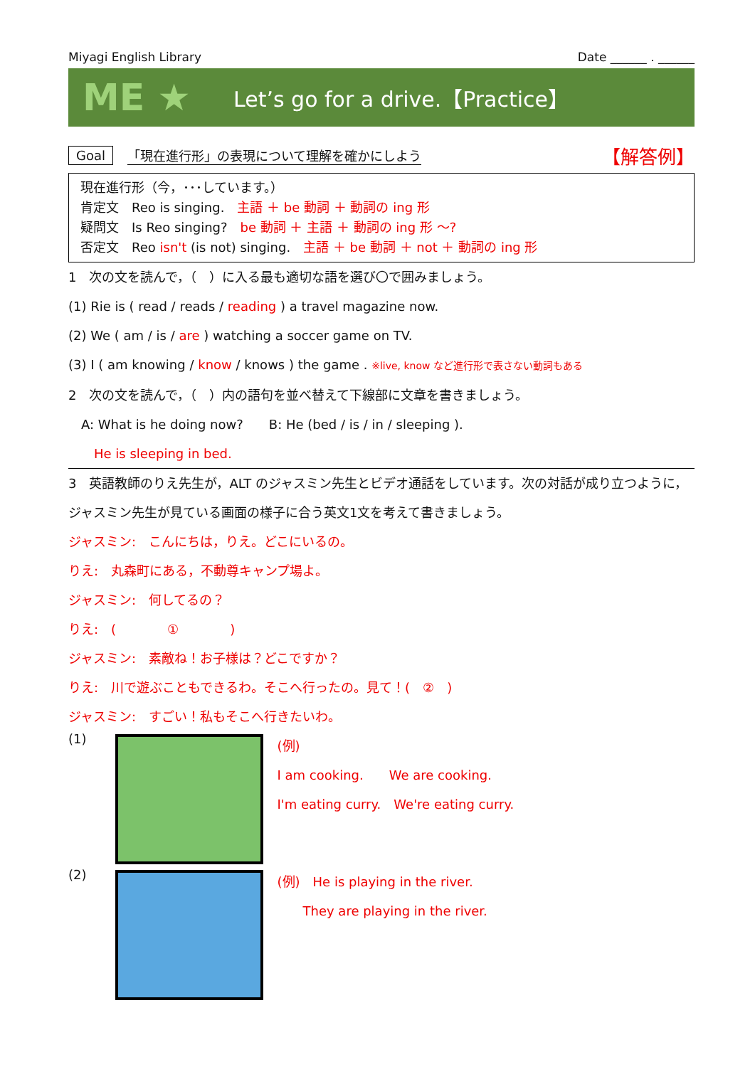Miyagi English Library Date ______ . ______
ME ★ Let’s go for a drive.【Practice】
Goal 「現在進行形」の表現について理解を確かにしよう 【解答例】
現在進行形（今，･･･しています。）
肯定文　Reo is singing.　主語 ＋ be 動詞 ＋ 動詞の ing 形
疑問文　Is Reo singing?　be 動詞 ＋ 主語 ＋ 動詞の ing 形 ～?
否定文　Reo isn't (is not) singing.　主語 ＋ be 動詞 ＋ not ＋ 動詞の ing 形
1　次の文を読んで，（　）に入る最も適切な語を選び〇で囲みましょう。
(1) Rie is ( read / reads / reading ) a travel magazine now.
(2) We ( am / is / are ) watching a soccer game on TV.
(3) I ( am knowing / know / knows ) the game . ※live, know など進行形で表さない動詞もある
2　次の文を読んで，（　）内の語句を並べ替えて下線部に文章を書きましょう。
　A: What is he doing now?　　B: He (bed / is / in / sleeping ).
　　He is sleeping in bed.
3　英語教師のりえ先生が，ALT のジャスミン先生とビデオ通話をしています。次の対話が成り立つように，ジャスミン先生が見ている画面の様子に合う英文1文を考えて書きましょう。
ジャスミン:　こんにちは，りえ。どこにいるの。
りえ:　丸森町にある，不動尊キャンプ場よ。
ジャスミン:　何してるの？
りえ:　(　　　　①　　　　)
ジャスミン:　素敵ね！お子様は？どこですか？
りえ:　川で遊ぶこともできるわ。そこへ行ったの。見て！(　②　)
ジャスミン:　すごい！私もそこへ行きたいわ。
(1)
(例)
I am cooking.　　We are cooking.
I'm eating curry.　We're eating curry.
(2)
(例)　He is playing in the river.
　　They are playing in the river.